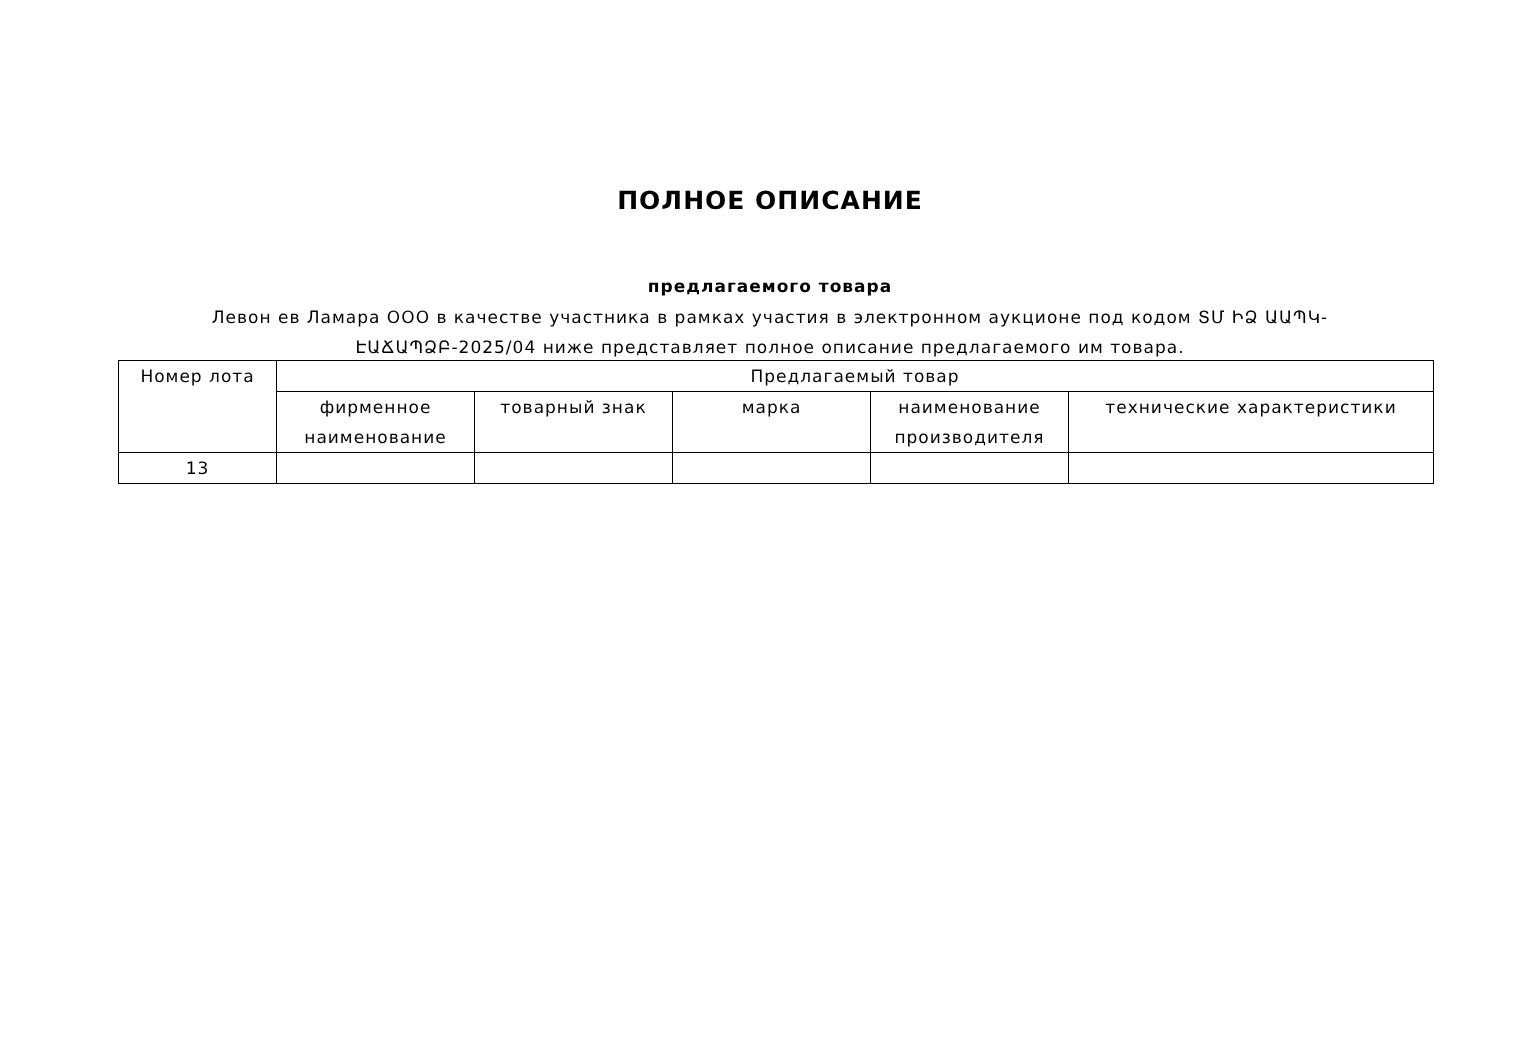ПОЛНОЕ ОПИСАНИЕ
предлагаемого товара
Левон ев Ламара ООО в качестве участника в рамках участия в электронном аукционе под кодом ՏՄ ԻՁ ԱԱՊԿ-ԷԱՃԱՊՁԲ-2025/04 ниже представляет полное описание предлагаемого им товара.
| Номер лота | Предлагаемый товар | | | | |
| --- | --- | --- | --- | --- | --- |
| | фирменное наименование | товарный знак | марка | наименование производителя | технические характеристики |
| 13 | | | | | |